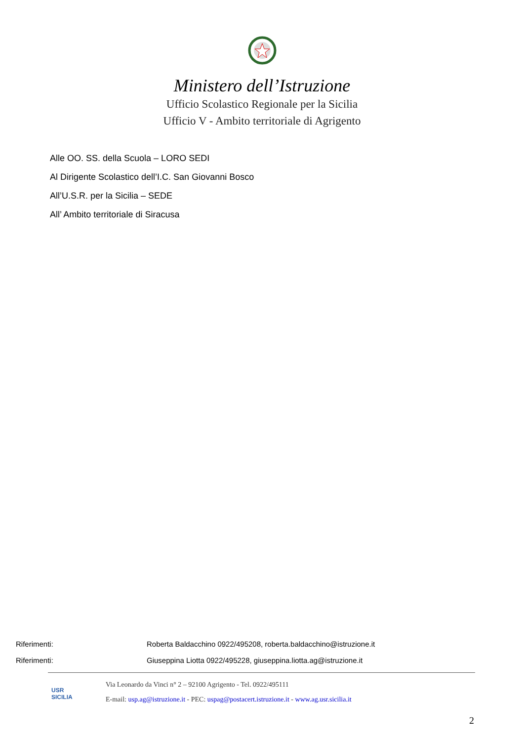Ministero dell’Istruzione
Ufficio Scolastico Regionale per la Sicilia
Ufficio V - Ambito territoriale di Agrigento
Alle OO. SS. della Scuola – LORO SEDI
Al Dirigente Scolastico dell’I.C. San Giovanni Bosco
All’U.S.R. per la Sicilia – SEDE
All’ Ambito territoriale di Siracusa
Riferimenti: Roberta Baldacchino 0922/495208, roberta.baldacchino@istruzione.it
Riferimenti: Giuseppina Liotta 0922/495228, giuseppina.liotta.ag@istruzione.it
USR
SICILIA
Via Leonardo da Vinci n° 2 – 92100 Agrigento - Tel. 0922/495111
E-mail: usp.ag@istruzione.it - PEC: uspag@postacert.istruzione.it - www.ag.usr.sicilia.it
2